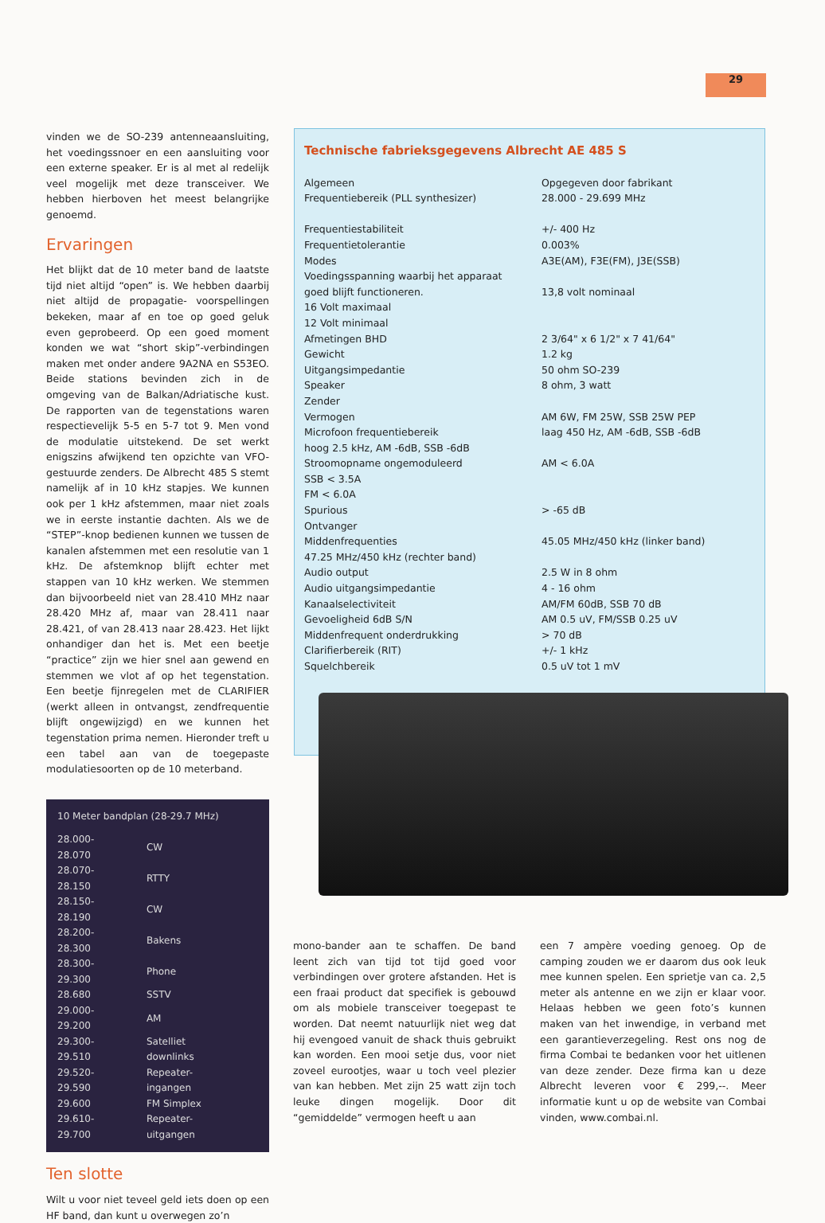29
vinden we de SO-239 antenneaansluiting, het voedingssnoer en een aansluiting voor een externe speaker. Er is al met al redelijk veel mogelijk met deze transceiver. We hebben hierboven het meest belangrijke genoemd.
Ervaringen
Het blijkt dat de 10 meter band de laatste tijd niet altijd “open” is. We hebben daarbij niet altijd de propagatie- voorspellingen bekeken, maar af en toe op goed geluk even geprobeerd. Op een goed moment konden we wat “short skip”-verbindingen maken met onder andere 9A2NA en S53EO. Beide stations bevinden zich in de omgeving van de Balkan/Adriatische kust. De rapporten van de tegenstations waren respectievelijk 5-5 en 5-7 tot 9. Men vond de modulatie uitstekend. De set werkt enigszins afwijkend ten opzichte van VFO-gestuurde zenders. De Albrecht 485 S stemt namelijk af in 10 kHz stapjes. We kunnen ook per 1 kHz afstemmen, maar niet zoals we in eerste instantie dachten. Als we de “STEP”-knop bedienen kunnen we tussen de kanalen afstemmen met een resolutie van 1 kHz. De afstemknop blijft echter met stappen van 10 kHz werken. We stemmen dan bijvoorbeeld niet van 28.410 MHz naar 28.420 MHz af, maar van 28.411 naar 28.421, of van 28.413 naar 28.423. Het lijkt onhandiger dan het is. Met een beetje “practice” zijn we hier snel aan gewend en stemmen we vlot af op het tegenstation. Een beetje fijnregelen met de CLARIFIER (werkt alleen in ontvangst, zendfrequentie blijft ongewijzigd) en we kunnen het tegenstation prima nemen. Hieronder treft u een tabel aan van de toegepaste modulatiesoorten op de 10 meterband.
10 Meter bandplan (28-29.7 MHz)
| 28.000-28.070 | CW |
| 28.070-28.150 | RTTY |
| 28.150-28.190 | CW |
| 28.200-28.300 | Bakens |
| 28.300-29.300 | Phone |
| 28.680 | SSTV |
| 29.000-29.200 | AM |
| 29.300-29.510 | Satelliet downlinks |
| 29.520-29.590 | Repeater-ingangen |
| 29.600 | FM Simplex |
| 29.610-29.700 | Repeater-uitgangen |
Ten slotte
Wilt u voor niet teveel geld iets doen op een HF band, dan kunt u overwegen zo’n
Technische fabrieksgegevens Albrecht AE 485 S
| Algemeen | Opgegeven door fabrikant |
| Frequentiebereik (PLL synthesizer) | 28.000 - 29.699 MHz |
| Frequentiestabiliteit | +/- 400 Hz |
| Frequentietolerantie | 0.003% |
| Modes | A3E(AM), F3E(FM), J3E(SSB) |
| Voedingsspanning waarbij het apparaat | |
| goed blijft functioneren. | 13,8 volt nominaal |
| 16 Volt maximaal | |
| 12 Volt minimaal | |
| Afmetingen BHD | 2 3/64" x 6 1/2" x 7 41/64" |
| Gewicht | 1.2 kg |
| Uitgangsimpedantie | 50 ohm SO-239 |
| Speaker | 8 ohm, 3 watt |
| Zender | |
| Vermogen | AM 6W, FM 25W, SSB 25W PEP |
| Microfoon frequentiebereik | laag 450 Hz, AM -6dB, SSB -6dB |
| hoog 2.5 kHz, AM -6dB, SSB -6dB | |
| Stroomopname ongemoduleerd | AM < 6.0A |
| SSB < 3.5A | |
| FM < 6.0A | |
| Spurious | > -65 dB |
| Ontvanger | |
| Middenfrequenties | 45.05 MHz/450 kHz (linker band) |
| 47.25 MHz/450 kHz (rechter band) | |
| Audio output | 2.5 W in 8 ohm |
| Audio uitgangsimpedantie | 4 - 16 ohm |
| Kanaalselectiviteit | AM/FM 60dB, SSB 70 dB |
| Gevoeligheid 6dB S/N | AM 0.5 uV, FM/SSB 0.25 uV |
| Middenfrequent onderdrukking | > 70 dB |
| Clarifierbereik (RIT) | +/- 1 kHz |
| Squelchbereik | 0.5 uV tot 1 mV |
mono-bander aan te schaffen. De band leent zich van tijd tot tijd goed voor verbindingen over grotere afstanden. Het is een fraai product dat specifiek is gebouwd om als mobiele transceiver toegepast te worden. Dat neemt natuurlijk niet weg dat hij evengoed vanuit de shack thuis gebruikt kan worden. Een mooi setje dus, voor niet zoveel eurootjes, waar u toch veel plezier van kan hebben. Met zijn 25 watt zijn toch leuke dingen mogelijk. Door dit “gemiddelde” vermogen heeft u aan
een 7 ampère voeding genoeg. Op de camping zouden we er daarom dus ook leuk mee kunnen spelen. Een sprietje van ca. 2,5 meter als antenne en we zijn er klaar voor. Helaas hebben we geen foto’s kunnen maken van het inwendige, in verband met een garantieverzegeling. Rest ons nog de firma Combai te bedanken voor het uitlenen van deze zender. Deze firma kan u deze Albrecht leveren voor € 299,--. Meer informatie kunt u op de website van Combai vinden, www.combai.nl.